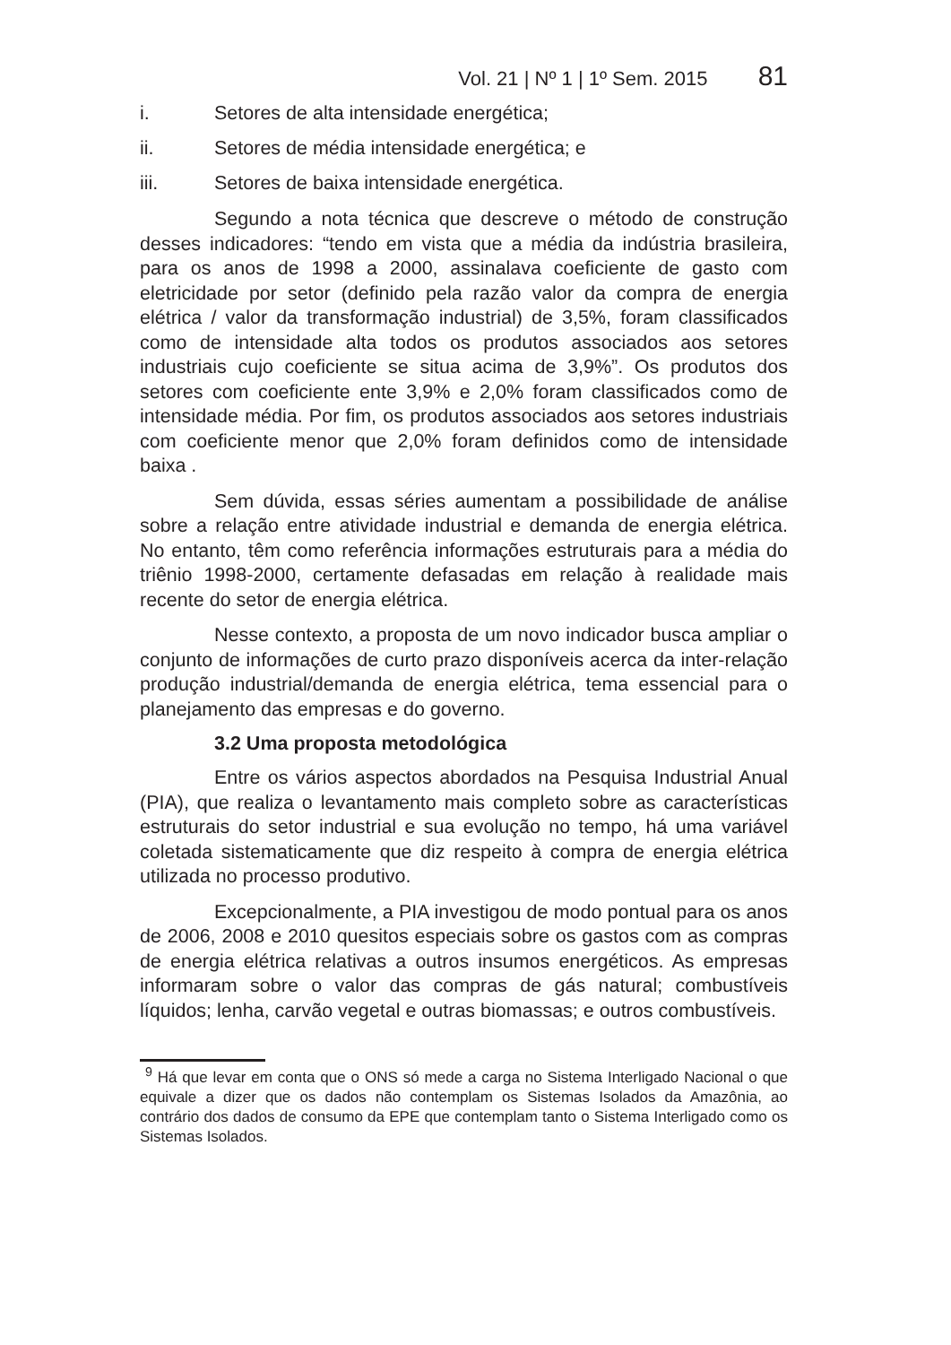Vol. 21 | Nº 1 | 1º Sem. 2015 81
i. Setores de alta intensidade energética;
ii. Setores de média intensidade energética; e
iii. Setores de baixa intensidade energética.
Segundo a nota técnica que descreve o método de construção desses indicadores: “tendo em vista que a média da indústria brasileira, para os anos de 1998 a 2000, assinalava coeficiente de gasto com eletricidade por setor (definido pela razão valor da compra de energia elétrica / valor da transformação industrial) de 3,5%, foram classificados como de intensidade alta todos os produtos associados aos setores industriais cujo coeficiente se situa acima de 3,9%”. Os produtos dos setores com coeficiente ente 3,9% e 2,0% foram classificados como de intensidade média. Por fim, os produtos associados aos setores industriais com coeficiente menor que 2,0% foram definidos como de intensidade baixa .
Sem dúvida, essas séries aumentam a possibilidade de análise sobre a relação entre atividade industrial e demanda de energia elétrica. No entanto, têm como referência informações estruturais para a média do triênio 1998-2000, certamente defasadas em relação à realidade mais recente do setor de energia elétrica.
Nesse contexto, a proposta de um novo indicador busca ampliar o conjunto de informações de curto prazo disponíveis acerca da inter-relação produção industrial/demanda de energia elétrica, tema essencial para o planejamento das empresas e do governo.
3.2 Uma proposta metodológica
Entre os vários aspectos abordados na Pesquisa Industrial Anual (PIA), que realiza o levantamento mais completo sobre as características estruturais do setor industrial e sua evolução no tempo, há uma variável coletada sistematicamente que diz respeito à compra de energia elétrica utilizada no processo produtivo.
Excepcionalmente, a PIA investigou de modo pontual para os anos de 2006, 2008 e 2010 quesitos especiais sobre os gastos com as compras de energia elétrica relativas a outros insumos energéticos. As empresas informaram sobre o valor das compras de gás natural; combustíveis líquidos; lenha, carvão vegetal e outras biomassas; e outros combustíveis.
<sup>9</sup> Há que levar em conta que o ONS só mede a carga no Sistema Interligado Nacional o que equivale a dizer que os dados não contemplam os Sistemas Isolados da Amazônia, ao contrário dos dados de consumo da EPE que contemplam tanto o Sistema Interligado como os Sistemas Isolados.